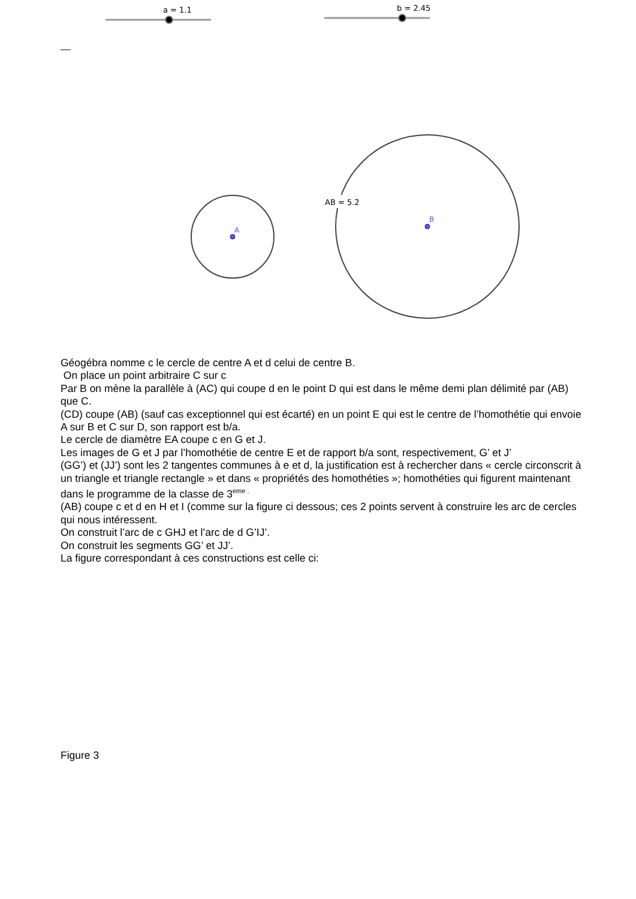a = 1.1
b = 2.45
A
AB = 5.2
B
Géogébra nomme c le cercle de centre A et d celui de centre B.
On place un point arbitraire C sur c
Par B on mène la parallèle à (AC) qui coupe d en le point D qui est dans le même demi plan délimité par (AB) que C.
(CD) coupe (AB) (sauf cas exceptionnel qui est écarté) en un point E qui est le centre de l’homothétie qui envoie A sur B et C sur D, son rapport est b/a.
Le cercle de diamètre EA coupe c en G et J.
Les images de G et J par l’homothétie de centre E et de rapport b/a sont, respectivement, G’ et J’
(GG’) et (JJ’) sont les 2 tangentes communes à e et d, la justification est à rechercher dans « cercle circonscrit à un triangle et triangle rectangle » et dans « propriétés des homothéties »; homothéties qui figurent maintenant dans le programme de la classe de 3<sup>eme .</sup>
(AB) coupe c et d en H et I (comme sur la figure ci dessous; ces 2 points servent à construire les arc de cercles qui nous intéressent.
On construit l’arc de c GHJ et l’arc de d G’IJ’.
On construit les segments GG’ et JJ’.
La figure correspondant à ces constructions est celle ci:
Figure 3